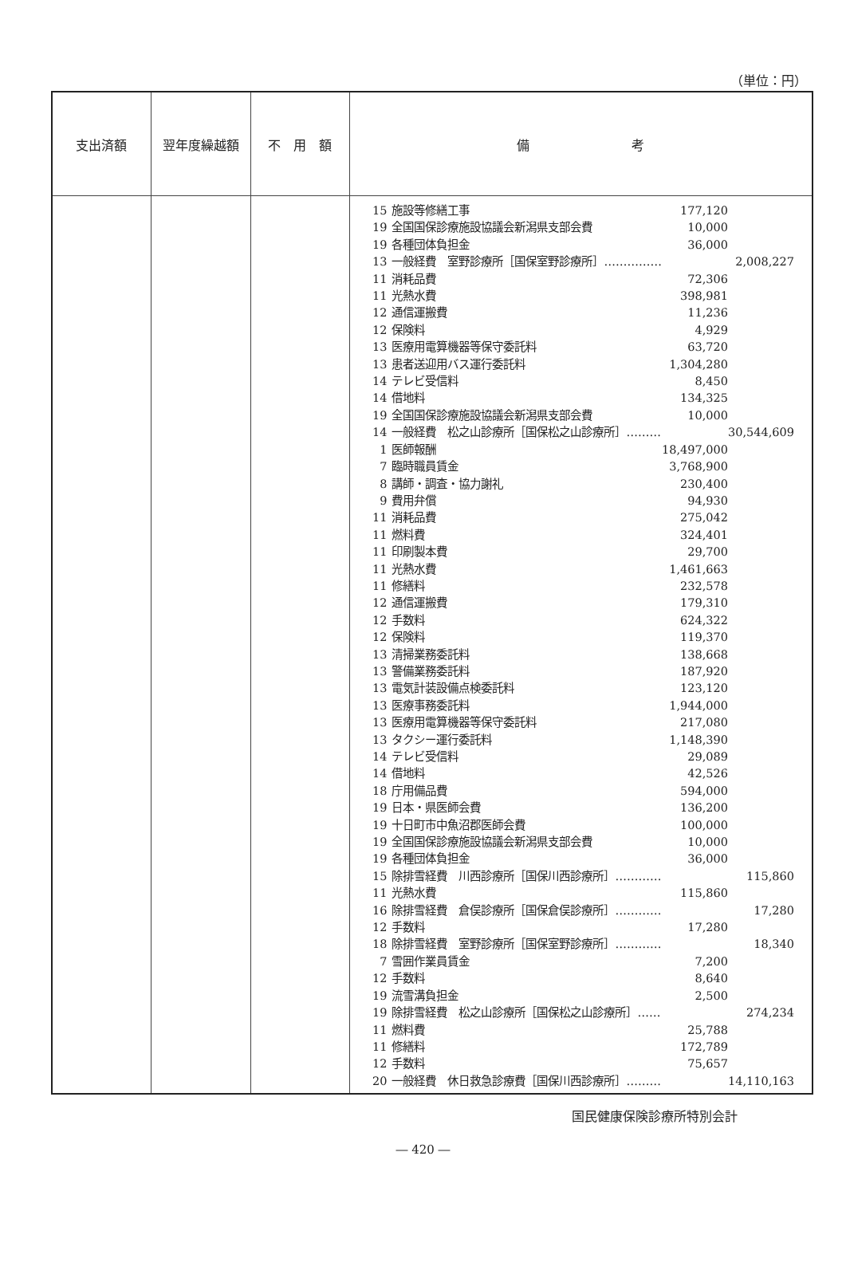（単位：円）
| 支出済額 | 翌年度繰越額 | 不 用 額 | 備 考 |
| --- | --- | --- | --- |
| | | | / 15 / 施設等修繕工事 / 177,120 / / / 19 / 全国国保診療施設協議会新潟県支部会費 / 10,000 / / / 19 / 各種団体負担金 / 36,000 / / / 13 / 一般経費 室野診療所［国保室野診療所］…………… / / 2,008,227 / / 11 / 消耗品費 / 72,306 / / / 11 / 光熱水費 / 398,981 / / / 12 / 通信運搬費 / 11,236 / / / 12 / 保険料 / 4,929 / / / 13 / 医療用電算機器等保守委託料 / 63,720 / / / 13 / 患者送迎用バス運行委託料 / 1,304,280 / / / 14 / テレビ受信料 / 8,450 / / / 14 / 借地料 / 134,325 / / / 19 / 全国国保診療施設協議会新潟県支部会費 / 10,000 / / / 14 / 一般経費 松之山診療所［国保松之山診療所］……… / / 30,544,609 / / 1 / 医師報酬 / 18,497,000 / / / 7 / 臨時職員賃金 / 3,768,900 / / / 8 / 講師・調査・協力謝礼 / 230,400 / / / 9 / 費用弁償 / 94,930 / / / 11 / 消耗品費 / 275,042 / / / 11 / 燃料費 / 324,401 / / / 11 / 印刷製本費 / 29,700 / / / 11 / 光熱水費 / 1,461,663 / / / 11 / 修繕料 / 232,578 / / / 12 / 通信運搬費 / 179,310 / / / 12 / 手数料 / 624,322 / / / 12 / 保険料 / 119,370 / / / 13 / 清掃業務委託料 / 138,668 / / / 13 / 警備業務委託料 / 187,920 / / / 13 / 電気計装設備点検委託料 / 123,120 / / / 13 / 医療事務委託料 / 1,944,000 / / / 13 / 医療用電算機器等保守委託料 / 217,080 / / / 13 / タクシー運行委託料 / 1,148,390 / / / 14 / テレビ受信料 / 29,089 / / / 14 / 借地料 / 42,526 / / / 18 / 庁用備品費 / 594,000 / / / 19 / 日本・県医師会費 / 136,200 / / / 19 / 十日町市中魚沼郡医師会費 / 100,000 / / / 19 / 全国国保診療施設協議会新潟県支部会費 / 10,000 / / / 19 / 各種団体負担金 / 36,000 / / / 15 / 除排雪経費 川西診療所［国保川西診療所］………… / / 115,860 / / 11 / 光熱水費 / 115,860 / / / 16 / 除排雪経費 倉俣診療所［国保倉俣診療所］………… / / 17,280 / / 12 / 手数料 / 17,280 / / / 18 / 除排雪経費 室野診療所［国保室野診療所］………… / / 18,340 / / 7 / 雪囲作業員賃金 / 7,200 / / / 12 / 手数料 / 8,640 / / / 19 / 流雪溝負担金 / 2,500 / / / 19 / 除排雪経費 松之山診療所［国保松之山診療所］…… / / 274,234 / / 11 / 燃料費 / 25,788 / / / 11 / 修繕料 / 172,789 / / / 12 / 手数料 / 75,657 / / / 20 / 一般経費 休日救急診療費［国保川西診療所］……… / / 14,110,163 / |
国民健康保険診療所特別会計
― 420 ―